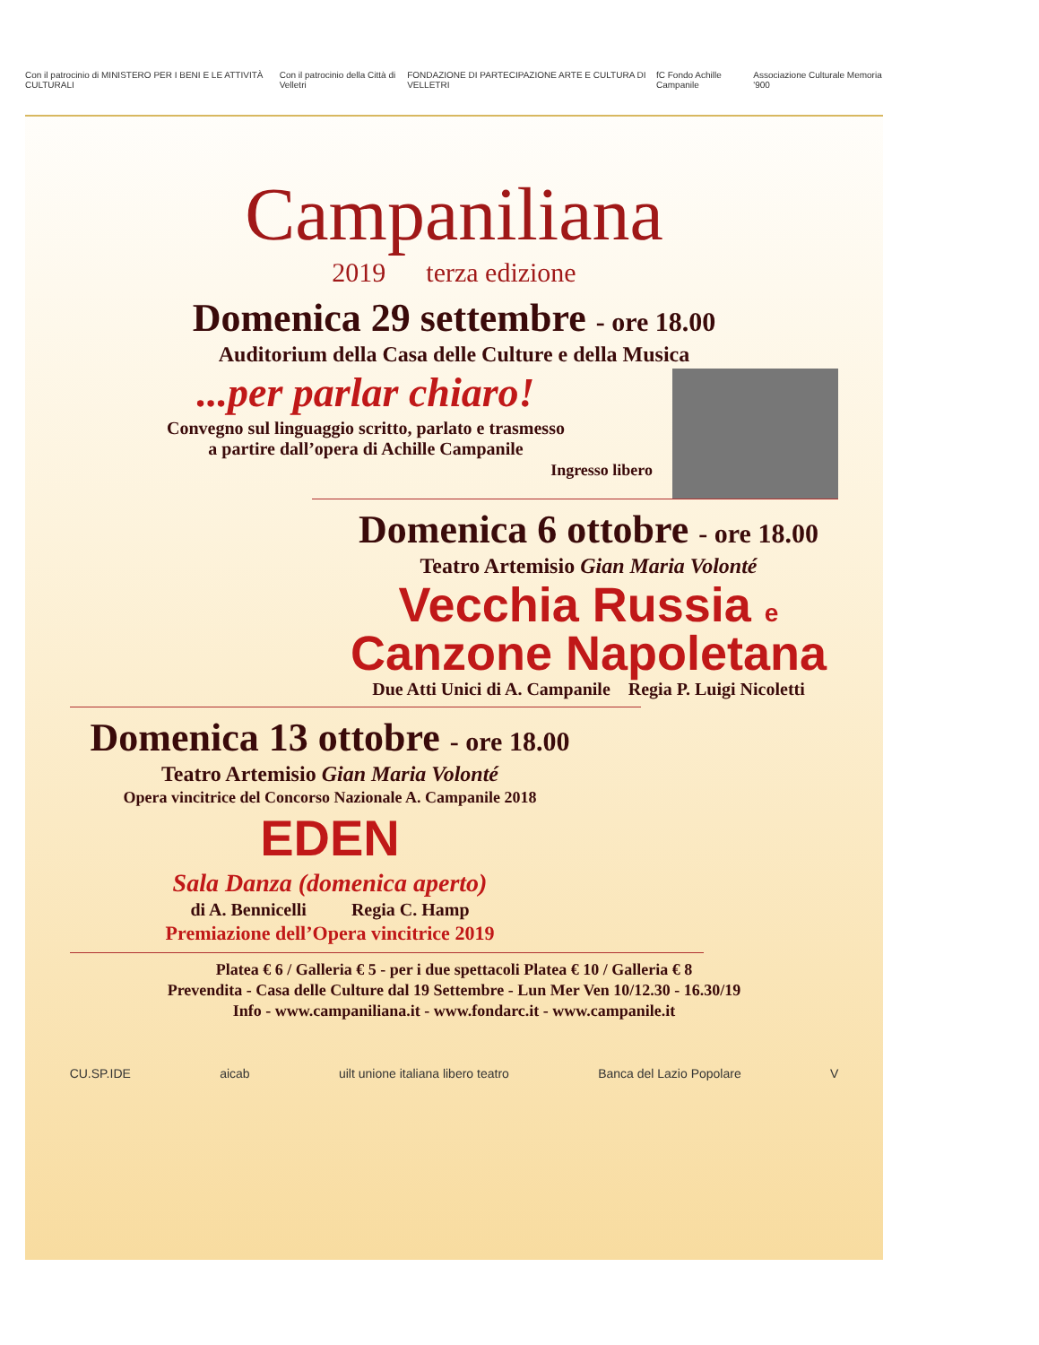Con il patrocinio di MINISTERO PER I BENI E LE ATTIVITÀ CULTURALI
Con il patrocinio della Città di Velletri
FONDAZIONE DI PARTECIPAZIONE ARTE E CULTURA DI VELLETRI
fC Fondo Achille Campanile
Associazione Culturale Memoria '900
Campaniliana
2019 terza edizione
Domenica 29 settembre - ore 18.00
Auditorium della Casa delle Culture e della Musica
...per parlar chiaro!
Convegno sul linguaggio scritto, parlato e trasmesso
a partire dall’opera di Achille Campanile
Ingresso libero
Domenica 6 ottobre - ore 18.00
Teatro Artemisio Gian Maria Volonté
Vecchia Russia e
Canzone Napoletana
Due Atti Unici di A. Campanile Regia P. Luigi Nicoletti
Domenica 13 ottobre - ore 18.00
Teatro Artemisio Gian Maria Volonté
Opera vincitrice del Concorso Nazionale A. Campanile 2018
EDEN
Sala Danza (domenica aperto)
di A. Bennicelli Regia C. Hamp
Premiazione dell’Opera vincitrice 2019
Platea € 6 / Galleria € 5 - per i due spettacoli Platea € 10 / Galleria € 8
Prevendita - Casa delle Culture dal 19 Settembre - Lun Mer Ven 10/12.30 - 16.30/19
Info - www.campaniliana.it - www.fondarc.it - www.campanile.it
CU.SP.IDE aicab
uilt unione italiana libero teatro
Banca del Lazio Popolare V